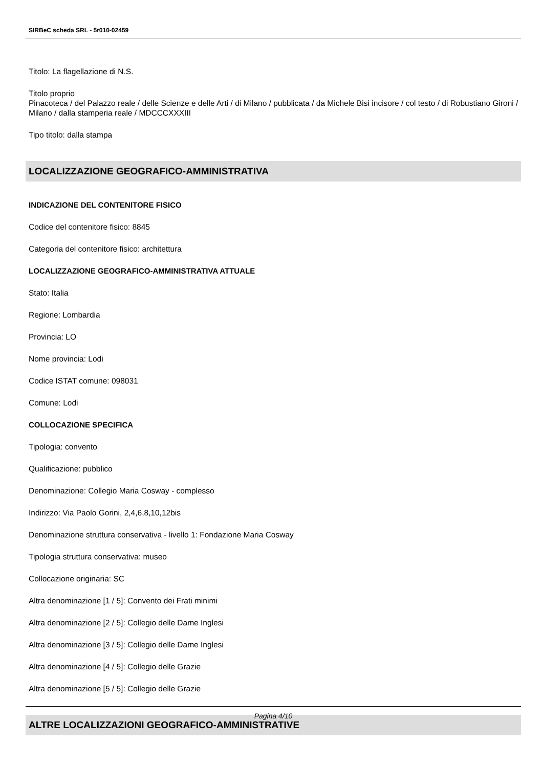SIRBeC scheda SRL - 5r010-02459
Titolo: La flagellazione di N.S.
Titolo proprio
Pinacoteca / del Palazzo reale / delle Scienze e delle Arti / di Milano / pubblicata / da Michele Bisi incisore / col testo / di Robustiano Gironi / Milano / dalla stamperia reale / MDCCCXXXIII
Tipo titolo: dalla stampa
LOCALIZZAZIONE GEOGRAFICO-AMMINISTRATIVA
INDICAZIONE DEL CONTENITORE FISICO
Codice del contenitore fisico: 8845
Categoria del contenitore fisico: architettura
LOCALIZZAZIONE GEOGRAFICO-AMMINISTRATIVA ATTUALE
Stato: Italia
Regione: Lombardia
Provincia: LO
Nome provincia: Lodi
Codice ISTAT comune: 098031
Comune: Lodi
COLLOCAZIONE SPECIFICA
Tipologia: convento
Qualificazione: pubblico
Denominazione: Collegio Maria Cosway - complesso
Indirizzo: Via Paolo Gorini, 2,4,6,8,10,12bis
Denominazione struttura conservativa - livello 1: Fondazione Maria Cosway
Tipologia struttura conservativa: museo
Collocazione originaria: SC
Altra denominazione [1 / 5]: Convento dei Frati minimi
Altra denominazione [2 / 5]: Collegio delle Dame Inglesi
Altra denominazione [3 / 5]: Collegio delle Dame Inglesi
Altra denominazione [4 / 5]: Collegio delle Grazie
Altra denominazione [5 / 5]: Collegio delle Grazie
ALTRE LOCALIZZAZIONI GEOGRAFICO-AMMINISTRATIVE
Pagina 4/10